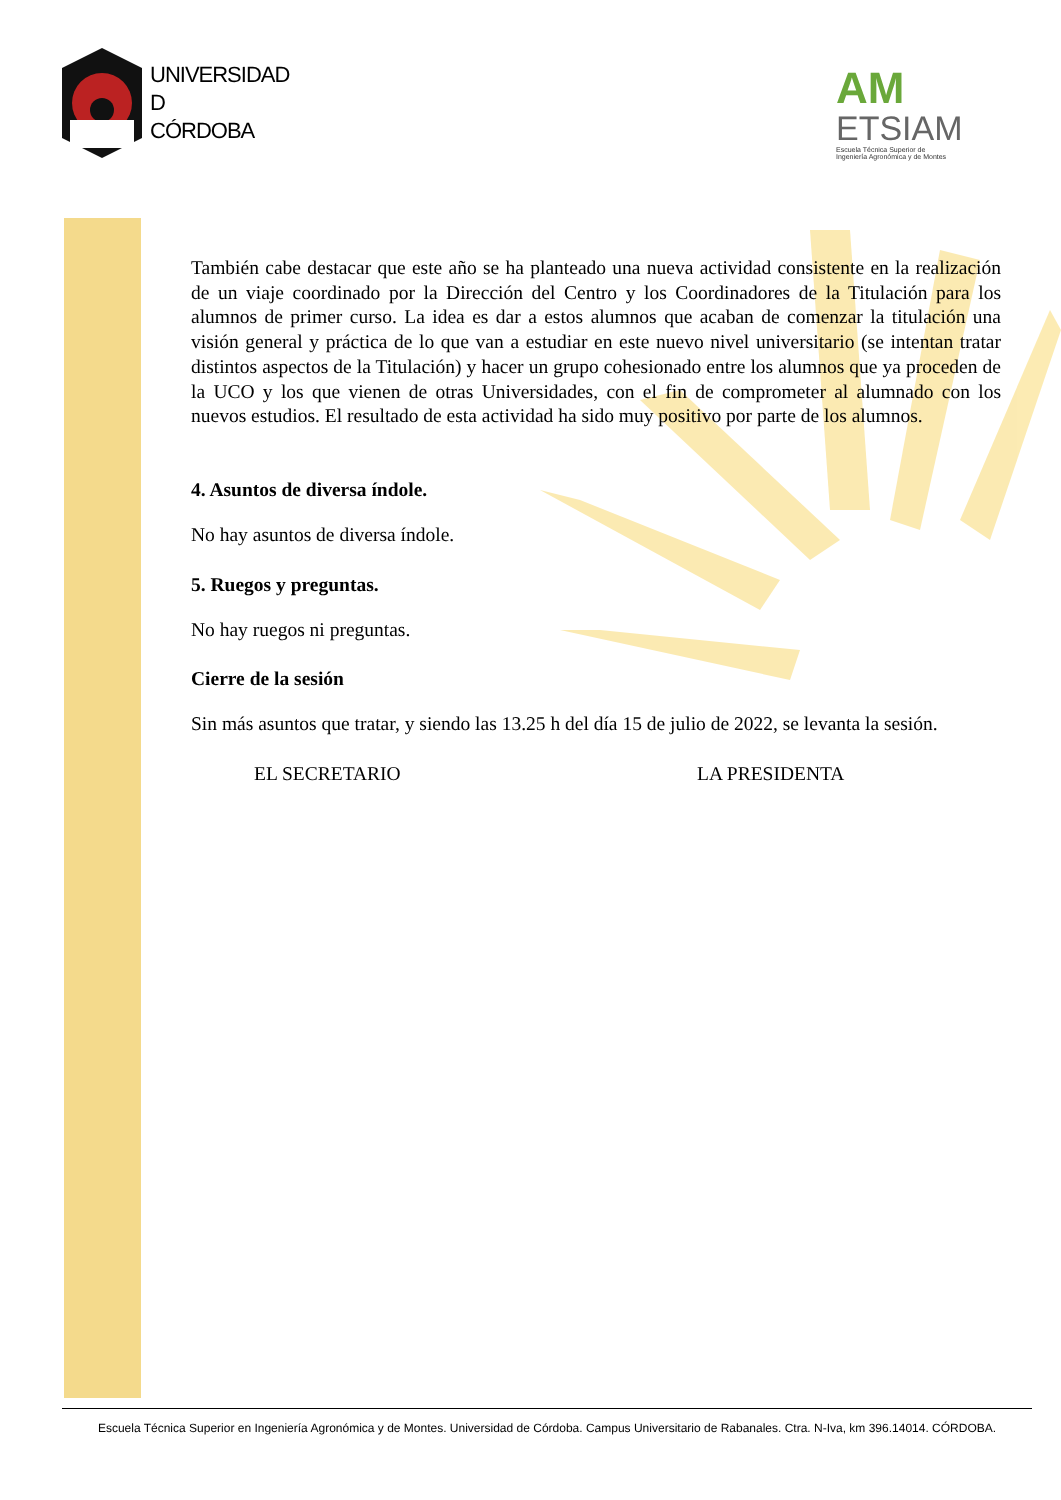UNIVERSIDAD
D
CÓRDOBA
AM
ETSIAM
Escuela Técnica Superior de
Ingeniería Agronómica y de Montes
También cabe destacar que este año se ha planteado una nueva actividad consistente en la realización de un viaje coordinado por la Dirección del Centro y los Coordinadores de la Titulación para los alumnos de primer curso. La idea es dar a estos alumnos que acaban de comenzar la titulación una visión general y práctica de lo que van a estudiar en este nuevo nivel universitario (se intentan tratar distintos aspectos de la Titulación) y hacer un grupo cohesionado entre los alumnos que ya proceden de la UCO y los que vienen de otras Universidades, con el fin de comprometer al alumnado con los nuevos estudios. El resultado de esta actividad ha sido muy positivo por parte de los alumnos.
4. Asuntos de diversa índole.
No hay asuntos de diversa índole.
5. Ruegos y preguntas.
No hay ruegos ni preguntas.
Cierre de la sesión
Sin más asuntos que tratar, y siendo las 13.25 h del día 15 de julio de 2022, se levanta la sesión.
EL SECRETARIO LA PRESIDENTA
Escuela Técnica Superior en Ingeniería Agronómica y de Montes. Universidad de Córdoba. Campus Universitario de Rabanales. Ctra. N-Iva, km 396.14014. CÓRDOBA.